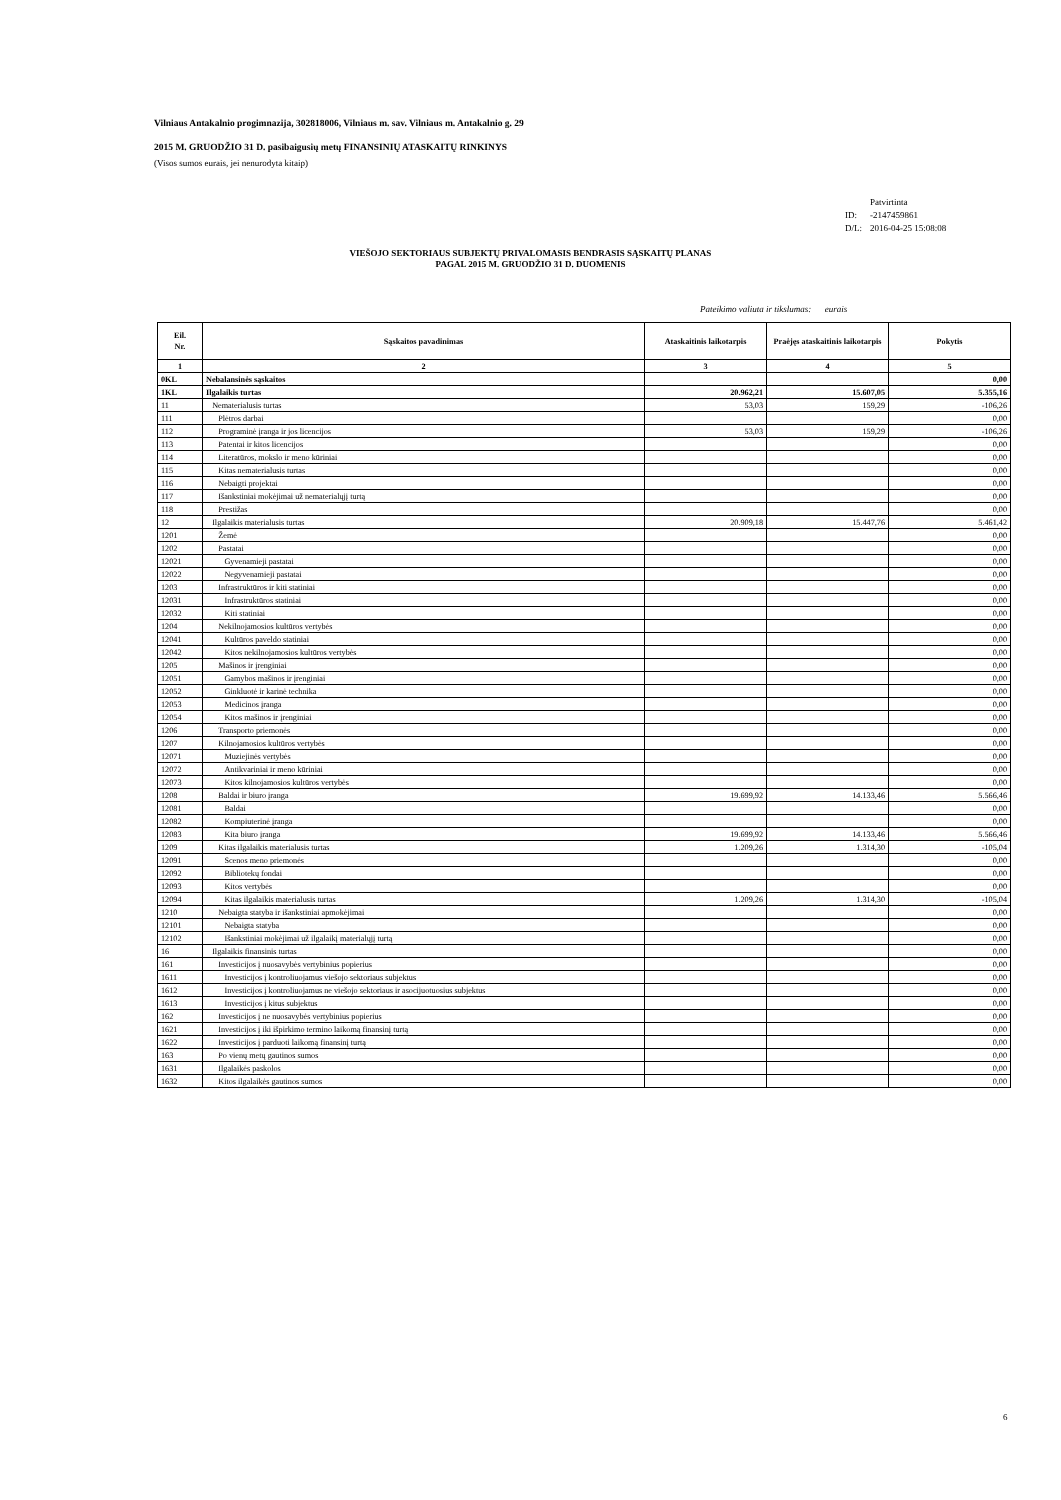Vilniaus Antakalnio progimnazija, 302818006, Vilniaus m. sav. Vilniaus m. Antakalnio g. 29
2015 M. GRUODŽIO 31 D. pasibaigusių metų FINANSINIŲ ATASKAITŲ RINKINYS
(Visos sumos eurais, jei nenurodyta kitaip)
| | Patvirtinta |
| ID: | -2147459861 |
| D/L: | 2016-04-25 15:08:08 |
VIEŠOJO SEKTORIAUS SUBJEKTŲ PRIVALOMASIS BENDRASIS SĄSKAITŲ PLANAS
PAGAL 2015 M. GRUODŽIO 31 D. DUOMENIS
Pateikimo valiuta ir tikslumas: eurais
| Eil. Nr. | Sąskaitos pavadinimas | Ataskaitinis laikotarpis | Praėjęs ataskaitinis laikotarpis | Pokytis |
| --- | --- | --- | --- | --- |
| 1 | 2 | 3 | 4 | 5 |
| 0KL | Nebalansinės sąskaitos | | | 0,00 |
| 1KL | Ilgalaikis turtas | 20.962,21 | 15.607,05 | 5.355,16 |
| 11 | Nematerialusis turtas | 53,03 | 159,29 | -106,26 |
| 111 | Plėtros darbai | | | 0,00 |
| 112 | Programinė įranga ir jos licencijos | 53,03 | 159,29 | -106,26 |
| 113 | Patentai ir kitos licencijos | | | 0,00 |
| 114 | Literatūros, mokslo ir meno kūriniai | | | 0,00 |
| 115 | Kitas nematerialusis turtas | | | 0,00 |
| 116 | Nebaigti projektai | | | 0,00 |
| 117 | Išankstiniai mokėjimai už nematerialųjį turtą | | | 0,00 |
| 118 | Prestižas | | | 0,00 |
| 12 | Ilgalaikis materialusis turtas | 20.909,18 | 15.447,76 | 5.461,42 |
| 1201 | Žemė | | | 0,00 |
| 1202 | Pastatai | | | 0,00 |
| 12021 | Gyvenamieji pastatai | | | 0,00 |
| 12022 | Negyvenamieji pastatai | | | 0,00 |
| 1203 | Infrastruktūros ir kiti statiniai | | | 0,00 |
| 12031 | Infrastruktūros statiniai | | | 0,00 |
| 12032 | Kiti statiniai | | | 0,00 |
| 1204 | Nekilnojamosios kultūros vertybės | | | 0,00 |
| 12041 | Kultūros paveldo statiniai | | | 0,00 |
| 12042 | Kitos nekilnojamosios kultūros vertybės | | | 0,00 |
| 1205 | Mašinos ir įrenginiai | | | 0,00 |
| 12051 | Gamybos mašinos ir įrenginiai | | | 0,00 |
| 12052 | Ginkluotė ir karinė technika | | | 0,00 |
| 12053 | Medicinos įranga | | | 0,00 |
| 12054 | Kitos mašinos ir įrenginiai | | | 0,00 |
| 1206 | Transporto priemonės | | | 0,00 |
| 1207 | Kilnojamosios kultūros vertybės | | | 0,00 |
| 12071 | Muziejinės vertybės | | | 0,00 |
| 12072 | Antikvariniai ir meno kūriniai | | | 0,00 |
| 12073 | Kitos kilnojamosios kultūros vertybės | | | 0,00 |
| 1208 | Baldai ir biuro įranga | 19.699,92 | 14.133,46 | 5.566,46 |
| 12081 | Baldai | | | 0,00 |
| 12082 | Kompiuterinė įranga | | | 0,00 |
| 12083 | Kita biuro įranga | 19.699,92 | 14.133,46 | 5.566,46 |
| 1209 | Kitas ilgalaikis materialusis turtas | 1.209,26 | 1.314,30 | -105,04 |
| 12091 | Scenos meno priemonės | | | 0,00 |
| 12092 | Bibliotekų fondai | | | 0,00 |
| 12093 | Kitos vertybės | | | 0,00 |
| 12094 | Kitas ilgalaikis materialusis turtas | 1.209,26 | 1.314,30 | -105,04 |
| 1210 | Nebaigta statyba ir išankstiniai apmokėjimai | | | 0,00 |
| 12101 | Nebaigta statyba | | | 0,00 |
| 12102 | Išankstiniai mokėjimai už ilgalaikį materialųjį turtą | | | 0,00 |
| 16 | Ilgalaikis finansinis turtas | | | 0,00 |
| 161 | Investicijos į nuosavybės vertybinius popierius | | | 0,00 |
| 1611 | Investicijos į kontroliuojamus viešojo sektoriaus subjektus | | | 0,00 |
| 1612 | Investicijos į kontroliuojamus ne viešojo sektoriaus ir asocijuotuosius subjektus | | | 0,00 |
| 1613 | Investicijos į kitus subjektus | | | 0,00 |
| 162 | Investicijos į ne nuosavybės vertybinius popierius | | | 0,00 |
| 1621 | Investicijos į iki išpirkimo termino laikomą finansinį turtą | | | 0,00 |
| 1622 | Investicijos į parduoti laikomą finansinį turtą | | | 0,00 |
| 163 | Po vienų metų gautinos sumos | | | 0,00 |
| 1631 | Ilgalaikės paskolos | | | 0,00 |
| 1632 | Kitos ilgalaikės gautinos sumos | | | 0,00 |
6